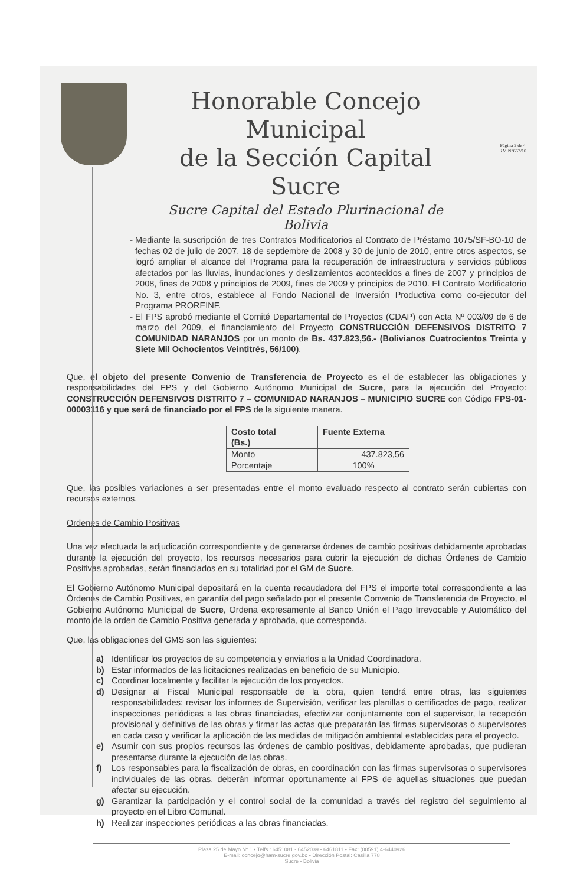Página 2 de 4
RM N°667/10
Honorable Concejo Municipal
de la Sección Capital Sucre
Sucre Capital del Estado Plurinacional de Bolivia
Mediante la suscripción de tres Contratos Modificatorios al Contrato de Préstamo 1075/SF-BO-10 de fechas 02 de julio de 2007, 18 de septiembre de 2008 y 30 de junio de 2010, entre otros aspectos, se logró ampliar el alcance del Programa para la recuperación de infraestructura y servicios públicos afectados por las lluvias, inundaciones y deslizamientos acontecidos a fines de 2007 y principios de 2008, fines de 2008 y principios de 2009, fines de 2009 y principios de 2010. El Contrato Modificatorio No. 3, entre otros, establece al Fondo Nacional de Inversión Productiva como co-ejecutor del Programa PROREINF.
El FPS aprobó mediante el Comité Departamental de Proyectos (CDAP) con Acta Nº 003/09 de 6 de marzo del 2009, el financiamiento del Proyecto CONSTRUCCIÓN DEFENSIVOS DISTRITO 7 COMUNIDAD NARANJOS por un monto de Bs. 437.823,56.- (Bolivianos Cuatrocientos Treinta y Siete Mil Ochocientos Veintitrés, 56/100).
Que, el objeto del presente Convenio de Transferencia de Proyecto es el de establecer las obligaciones y responsabilidades del FPS y del Gobierno Autónomo Municipal de Sucre, para la ejecución del Proyecto: CONSTRUCCIÓN DEFENSIVOS DISTRITO 7 – COMUNIDAD NARANJOS – MUNICIPIO SUCRE con Código FPS-01-00003116 y que será de financiado por el FPS de la siguiente manera.
| Costo total (Bs.) | Fuente Externa |
| --- | --- |
| Monto | 437.823,56 |
| Porcentaje | 100% |
Que, las posibles variaciones a ser presentadas entre el monto evaluado respecto al contrato serán cubiertas con recursos externos.
Ordenes de Cambio Positivas
Una vez efectuada la adjudicación correspondiente y de generarse órdenes de cambio positivas debidamente aprobadas durante la ejecución del proyecto, los recursos necesarios para cubrir la ejecución de dichas Órdenes de Cambio Positivas aprobadas, serán financiados en su totalidad por el GM de Sucre.
El Gobierno Autónomo Municipal depositará en la cuenta recaudadora del FPS el importe total correspondiente a las Órdenes de Cambio Positivas, en garantía del pago señalado por el presente Convenio de Transferencia de Proyecto, el Gobierno Autónomo Municipal de Sucre, Ordena expresamente al Banco Unión el Pago Irrevocable y Automático del monto de la orden de Cambio Positiva generada y aprobada, que corresponda.
Que, las obligaciones del GMS son las siguientes:
a) Identificar los proyectos de su competencia y enviarlos a la Unidad Coordinadora.
b) Estar informados de las licitaciones realizadas en beneficio de su Municipio.
c) Coordinar localmente y facilitar la ejecución de los proyectos.
d) Designar al Fiscal Municipal responsable de la obra, quien tendrá entre otras, las siguientes responsabilidades: revisar los informes de Supervisión, verificar las planillas o certificados de pago, realizar inspecciones periódicas a las obras financiadas, efectivizar conjuntamente con el supervisor, la recepción provisional y definitiva de las obras y firmar las actas que prepararán las firmas supervisoras o supervisores en cada caso y verificar la aplicación de las medidas de mitigación ambiental establecidas para el proyecto.
e) Asumir con sus propios recursos las órdenes de cambio positivas, debidamente aprobadas, que pudieran presentarse durante la ejecución de las obras.
f) Los responsables para la fiscalización de obras, en coordinación con las firmas supervisoras o supervisores individuales de las obras, deberán informar oportunamente al FPS de aquellas situaciones que puedan afectar su ejecución.
g) Garantizar la participación y el control social de la comunidad a través del registro del seguimiento al proyecto en el Libro Comunal.
h) Realizar inspecciones periódicas a las obras financiadas.
Plaza 25 de Mayo Nº 1 • Telfs.: 6451081 - 6452039 - 6461811 • Fax: (00591) 4-6440926
E-mail: concejo@ham-sucre.gov.bo • Dirección Postal: Casilla 778
Sucre - Bolivia